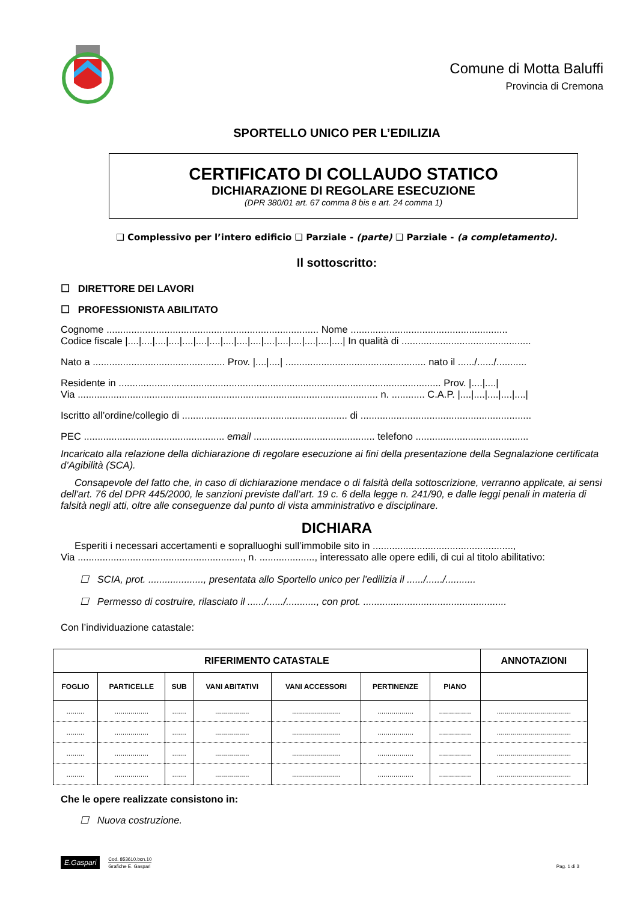Comune di Motta Baluffi
Provincia di Cremona
SPORTELLO UNICO PER L’EDILIZIA
CERTIFICATO DI COLLAUDO STATICO
DICHIARAZIONE DI REGOLARE ESECUZIONE
(DPR 380/01 art. 67 comma 8 bis e art. 24 comma 1)
❑ Complessivo per l’intero edificio ❑ Parziale - (parte) ❑ Parziale - (a completamento).
Il sottoscritto:
☐ DIRETTORE DEI LAVORI
☐ PROFESSIONISTA ABILITATO
Cognome ............................................................................. Nome .........................................................
Codice fiscale |....|....|....|....|....|....|....|....|....|....|....|....|....|....|....|....| In qualità di ...............................................
Nato a ................................................ Prov. |....|....| ................................................... nato il ....../....../...........
Residente in ..................................................................................................................... Prov. |....|....|
Via ............................................................................................................. n. ............ C.A.P. |....|....|....|....|....|
Iscritto all’ordine/collegio di ............................................................ di ..............................................................
PEC ................................................... email ............................................ telefono .........................................
Incaricato alla relazione della dichiarazione di regolare esecuzione ai fini della presentazione della Segnalazione certificata d’Agibilità (SCA).
Consapevole del fatto che, in caso di dichiarazione mendace o di falsità della sottoscrizione, verranno applicate, ai sensi dell'art. 76 del DPR 445/2000, le sanzioni previste dall’art. 19 c. 6 della legge n. 241/90, e dalle leggi penali in materia di falsità negli atti, oltre alle conseguenze dal punto di vista amministrativo e disciplinare.
DICHIARA
Esperiti i necessari accertamenti e sopralluoghi sull’immobile sito in ...................................................,
Via ............................................................, n. ...................., interessato alle opere edili, di cui al titolo abilitativo:
☐ SCIA, prot. ...................., presentata allo Sportello unico per l’edilizia il ....../....../...........
☐ Permesso di costruire, rilasciato il ....../....../..........., con prot. ....................................................
Con l’individuazione catastale:
| RIFERIMENTO CATASTALE | | | | | | | ANNOTAZIONI |
| --- | --- | --- | --- | --- | --- | --- | --- |
| FOGLIO | PARTICELLE | SUB | VANI ABITATIVI | VANI ACCESSORI | PERTINENZE | PIANO | |
| ......... | ................. | ....... | ................. | ........................ | .................. | ................ | ..................................... |
| ......... | ................. | ....... | ................. | ........................ | .................. | ................ | ..................................... |
| ......... | ................. | ....... | ................. | ........................ | .................. | ................ | ..................................... |
| ......... | ................. | ....... | ................. | ........................ | .................. | ................ | ..................................... |
Che le opere realizzate consistono in:
☐ Nuova costruzione.
E.Gaspari
Cod. 853610.bcn.10
Grafiche E. Gaspari
Pag. 1 di 3